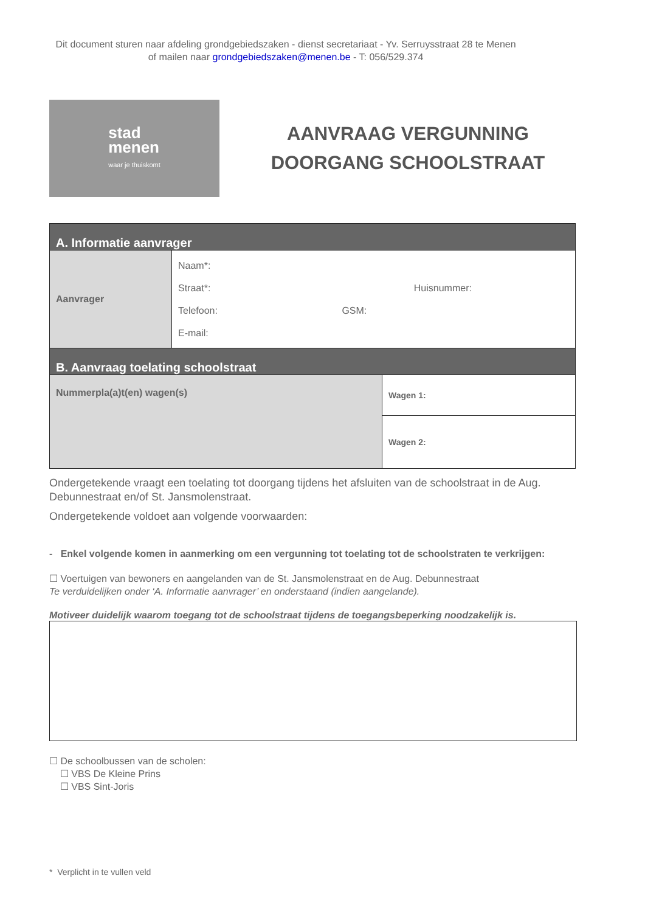Dit document sturen naar afdeling grondgebiedszaken - dienst secretariaat - Yv. Serruysstraat 28 te Menen
of mailen naar grondgebiedszaken@menen.be - T: 056/529.374
stad
menen
waar je thuiskomt
AANVRAAG VERGUNNING
DOORGANG SCHOOLSTRAAT
| A. Informatie aanvrager | | |
| Aanvrager | Naam*: Straat*: Huisnummer: Telefoon: GSM: E-mail: | |
| B. Aanvraag toelating schoolstraat | | |
| Nummerpla(a)t(en) wagen(s) | | Wagen 1: |
| | | Wagen 2: |
Ondergetekende vraagt een toelating tot doorgang tijdens het afsluiten van de schoolstraat in de Aug. Debunnestraat en/of St. Jansmolenstraat.
Ondergetekende voldoet aan volgende voorwaarden:
- Enkel volgende komen in aanmerking om een vergunning tot toelating tot de schoolstraten te verkrijgen:
☐ Voertuigen van bewoners en aangelanden van de St. Jansmolenstraat en de Aug. Debunnestraat
Te verduidelijken onder ‘A. Informatie aanvrager’ en onderstaand (indien aangelande).
Motiveer duidelijk waarom toegang tot de schoolstraat tijdens de toegangsbeperking noodzakelijk is.
☐ De schoolbussen van de scholen:
☐ VBS De Kleine Prins
☐ VBS Sint-Joris
* Verplicht in te vullen veld